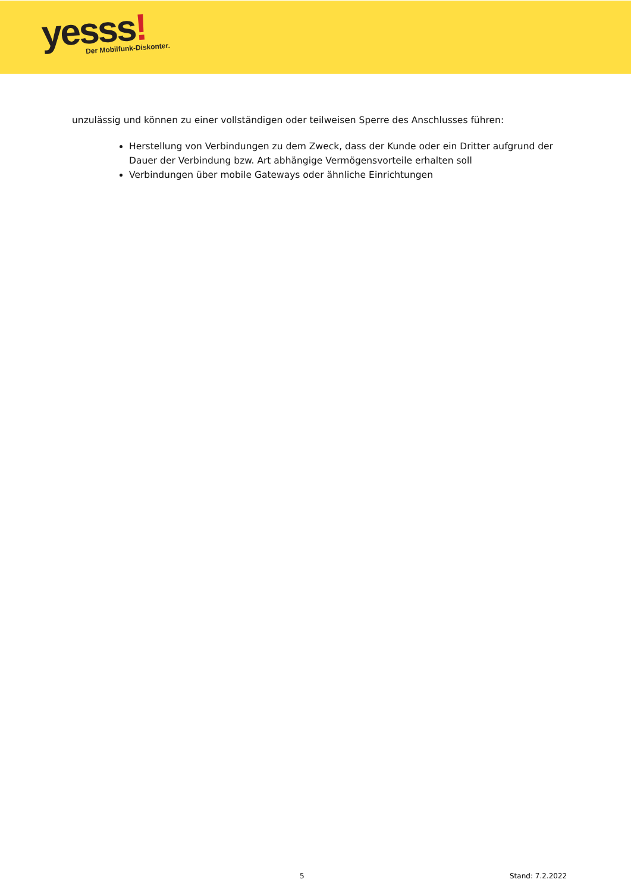yesss!
Der Mobilfunk-Diskonter.
unzulässig und können zu einer vollständigen oder teilweisen Sperre des Anschlusses führen:
Herstellung von Verbindungen zu dem Zweck, dass der Kunde oder ein Dritter aufgrund der Dauer der Verbindung bzw. Art abhängige Vermögensvorteile erhalten soll
Verbindungen über mobile Gateways oder ähnliche Einrichtungen
5 Stand: 7.2.2022